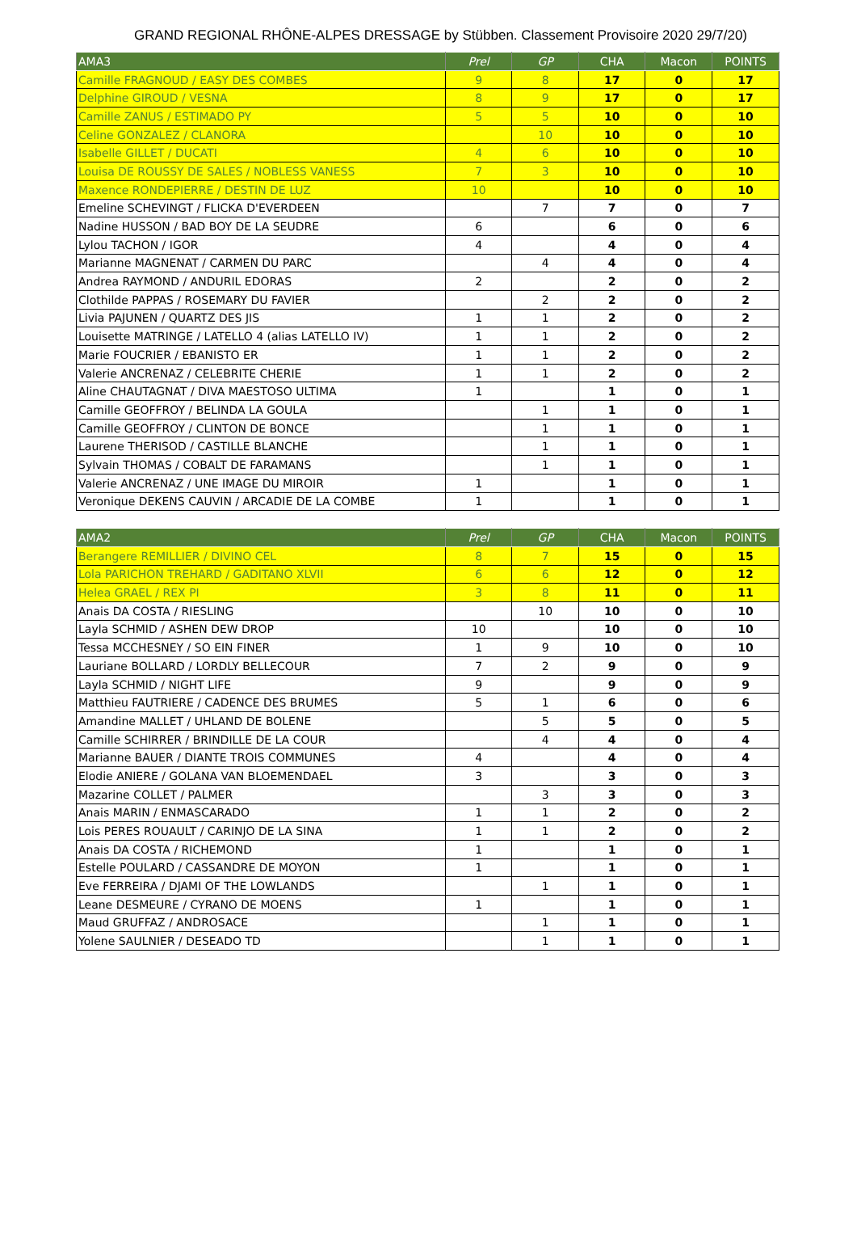GRAND REGIONAL RHÔNE-ALPES DRESSAGE by Stübben. Classement Provisoire 2020 29/7/20)
| AMA3 | Prel | GP | CHA | Macon | POINTS |
| --- | --- | --- | --- | --- | --- |
| Camille FRAGNOUD / EASY DES COMBES | 9 | 8 | 17 | 0 | 17 |
| Delphine GIROUD / VESNA | 8 | 9 | 17 | 0 | 17 |
| Camille ZANUS / ESTIMADO PY | 5 | 5 | 10 | 0 | 10 |
| Celine GONZALEZ / CLANORA | | 10 | 10 | 0 | 10 |
| Isabelle GILLET / DUCATI | 4 | 6 | 10 | 0 | 10 |
| Louisa DE ROUSSY DE SALES / NOBLESS VANESS | 7 | 3 | 10 | 0 | 10 |
| Maxence RONDEPIERRE / DESTIN DE LUZ | 10 | | 10 | 0 | 10 |
| Emeline SCHEVINGT / FLICKA D'EVERDEEN | | 7 | 7 | 0 | 7 |
| Nadine HUSSON / BAD BOY DE LA SEUDRE | 6 | | 6 | 0 | 6 |
| Lylou TACHON / IGOR | 4 | | 4 | 0 | 4 |
| Marianne MAGNENAT / CARMEN DU PARC | | 4 | 4 | 0 | 4 |
| Andrea RAYMOND / ANDURIL EDORAS | 2 | | 2 | 0 | 2 |
| Clothilde PAPPAS / ROSEMARY DU FAVIER | | 2 | 2 | 0 | 2 |
| Livia PAJUNEN / QUARTZ DES JIS | 1 | 1 | 2 | 0 | 2 |
| Louisette MATRINGE / LATELLO 4 (alias LATELLO IV) | 1 | 1 | 2 | 0 | 2 |
| Marie FOUCRIER / EBANISTO ER | 1 | 1 | 2 | 0 | 2 |
| Valerie ANCRENAZ / CELEBRITE CHERIE | 1 | 1 | 2 | 0 | 2 |
| Aline CHAUTAGNAT / DIVA MAESTOSO ULTIMA | 1 | | 1 | 0 | 1 |
| Camille GEOFFROY / BELINDA LA GOULA | | 1 | 1 | 0 | 1 |
| Camille GEOFFROY / CLINTON DE BONCE | | 1 | 1 | 0 | 1 |
| Laurene THERISOD / CASTILLE BLANCHE | | 1 | 1 | 0 | 1 |
| Sylvain THOMAS / COBALT DE FARAMANS | | 1 | 1 | 0 | 1 |
| Valerie ANCRENAZ / UNE IMAGE DU MIROIR | 1 | | 1 | 0 | 1 |
| Veronique DEKENS CAUVIN / ARCADIE DE LA COMBE | 1 | | 1 | 0 | 1 |
| AMA2 | Prel | GP | CHA | Macon | POINTS |
| --- | --- | --- | --- | --- | --- |
| Berangere REMILLIER / DIVINO CEL | 8 | 7 | 15 | 0 | 15 |
| Lola PARICHON TREHARD / GADITANO XLVII | 6 | 6 | 12 | 0 | 12 |
| Helea GRAEL / REX PI | 3 | 8 | 11 | 0 | 11 |
| Anais DA COSTA / RIESLING | | 10 | 10 | 0 | 10 |
| Layla SCHMID / ASHEN DEW DROP | 10 | | 10 | 0 | 10 |
| Tessa MCCHESNEY / SO EIN FINER | 1 | 9 | 10 | 0 | 10 |
| Lauriane BOLLARD / LORDLY BELLECOUR | 7 | 2 | 9 | 0 | 9 |
| Layla SCHMID / NIGHT LIFE | 9 | | 9 | 0 | 9 |
| Matthieu FAUTRIERE / CADENCE DES BRUMES | 5 | 1 | 6 | 0 | 6 |
| Amandine MALLET / UHLAND DE BOLENE | | 5 | 5 | 0 | 5 |
| Camille SCHIRRER / BRINDILLE DE LA COUR | | 4 | 4 | 0 | 4 |
| Marianne BAUER / DIANTE TROIS COMMUNES | 4 | | 4 | 0 | 4 |
| Elodie ANIERE / GOLANA VAN BLOEMENDAEL | 3 | | 3 | 0 | 3 |
| Mazarine COLLET / PALMER | | 3 | 3 | 0 | 3 |
| Anais MARIN / ENMASCARADO | 1 | 1 | 2 | 0 | 2 |
| Lois PERES ROUAULT / CARINJO DE LA SINA | 1 | 1 | 2 | 0 | 2 |
| Anais DA COSTA / RICHEMOND | 1 | | 1 | 0 | 1 |
| Estelle POULARD / CASSANDRE DE MOYON | 1 | | 1 | 0 | 1 |
| Eve FERREIRA / DJAMI OF THE LOWLANDS | | 1 | 1 | 0 | 1 |
| Leane DESMEURE / CYRANO DE MOENS | 1 | | 1 | 0 | 1 |
| Maud GRUFFAZ / ANDROSACE | | 1 | 1 | 0 | 1 |
| Yolene SAULNIER / DESEADO TD | | 1 | 1 | 0 | 1 |